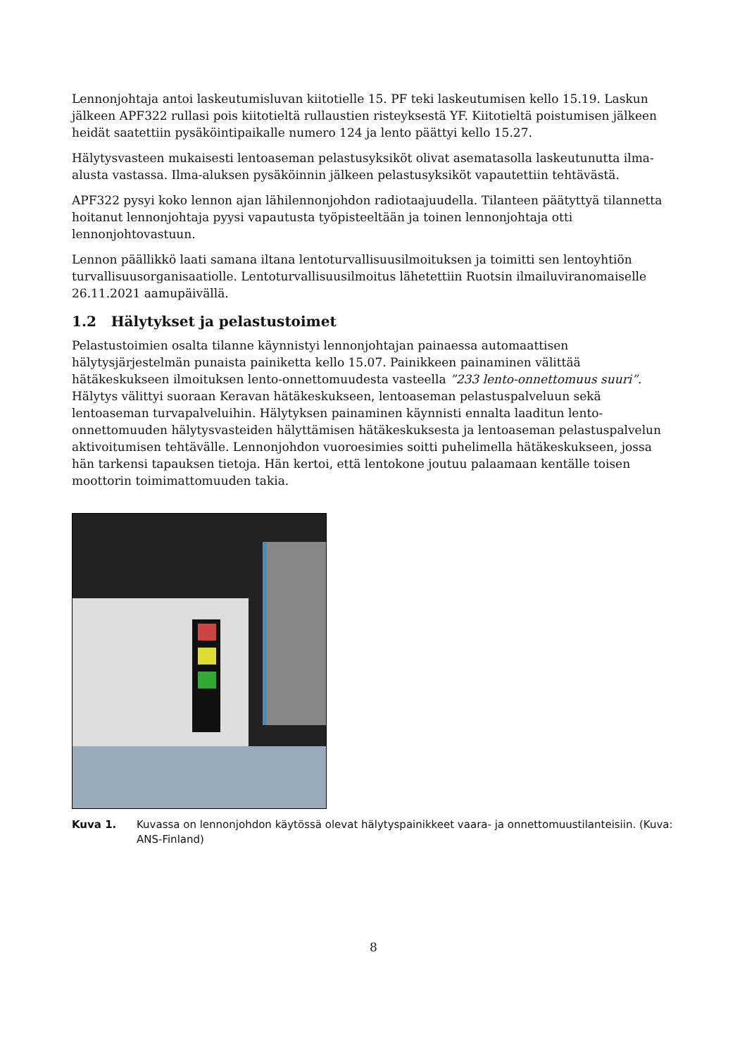Lennonjohtaja antoi laskeutumisluvan kiitotielle 15. PF teki laskeutumisen kello 15.19. Laskun jälkeen APF322 rullasi pois kiitotieltä rullaustien risteyksestä YF. Kiitotieltä poistumisen jälkeen heidät saatettiin pysäköintipaikalle numero 124 ja lento päättyi kello 15.27.
Hälytysvasteen mukaisesti lentoaseman pelastusyksiköt olivat asematasolla laskeutunutta ilma-alusta vastassa. Ilma-aluksen pysäköinnin jälkeen pelastusyksiköt vapautettiin tehtävästä.
APF322 pysyi koko lennon ajan lähilennonjohdon radiotaajuudella. Tilanteen päätyttyä tilannetta hoitanut lennonjohtaja pyysi vapautusta työpisteeltään ja toinen lennonjohtaja otti lennonjohtovastuun.
Lennon päällikkö laati samana iltana lentoturvallisuusilmoituksen ja toimitti sen lentoyhtiön turvallisuusorganisaatiolle. Lentoturvallisuusilmoitus lähetettiin Ruotsin ilmailuviranomaiselle 26.11.2021 aamupäivällä.
1.2 Hälytykset ja pelastustoimet
Pelastustoimien osalta tilanne käynnistyi lennonjohtajan painaessa automaattisen hälytysjärjestelmän punaista painiketta kello 15.07. Painikkeen painaminen välittää hätäkeskukseen ilmoituksen lento-onnettomuudesta vasteella ”233 lento-onnettomuus suuri”. Hälytys välittyi suoraan Keravan hätäkeskukseen, lentoaseman pelastuspalveluun sekä lentoaseman turvapalveluihin. Hälytyksen painaminen käynnisti ennalta laaditun lento-onnettomuuden hälytysvasteiden hälyttämisen hätäkeskuksesta ja lentoaseman pelastuspalvelun aktivoitumisen tehtävälle. Lennonjohdon vuoroesimies soitti puhelimella hätäkeskukseen, jossa hän tarkensi tapauksen tietoja. Hän kertoi, että lentokone joutuu palaamaan kentälle toisen moottorin toimimattomuuden takia.
Kuva 1. Kuvassa on lennonjohdon käytössä olevat hälytyspainikkeet vaara- ja onnettomuustilanteisiin. (Kuva: ANS-Finland)
8